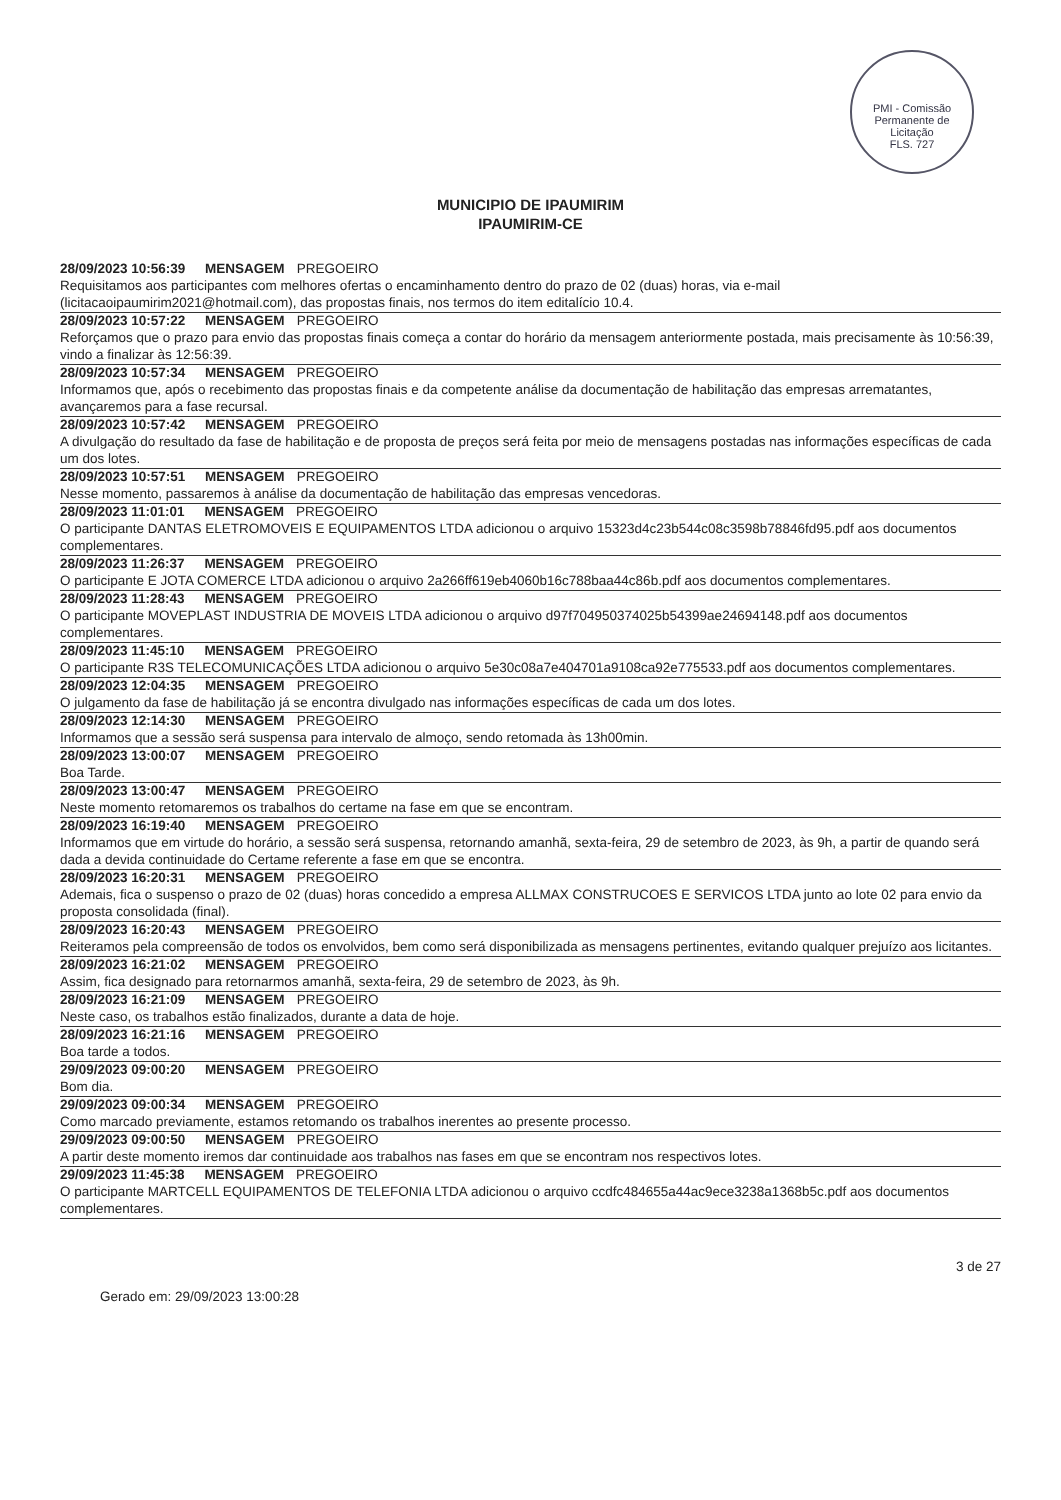PMI - Comissão Permanente de Licitação
FLS. 727
MUNICIPIO DE IPAUMIRIM
IPAUMIRIM-CE
28/09/2023 10:56:39 MENSAGEM PREGOEIRO
Requisitamos aos participantes com melhores ofertas o encaminhamento dentro do prazo de 02 (duas) horas, via e-mail (licitacaoipaumirim2021@hotmail.com), das propostas finais, nos termos do item editalício 10.4.
28/09/2023 10:57:22 MENSAGEM PREGOEIRO
Reforçamos que o prazo para envio das propostas finais começa a contar do horário da mensagem anteriormente postada, mais precisamente às 10:56:39, vindo a finalizar às 12:56:39.
28/09/2023 10:57:34 MENSAGEM PREGOEIRO
Informamos que, após o recebimento das propostas finais e da competente análise da documentação de habilitação das empresas arrematantes, avançaremos para a fase recursal.
28/09/2023 10:57:42 MENSAGEM PREGOEIRO
A divulgação do resultado da fase de habilitação e de proposta de preços será feita por meio de mensagens postadas nas informações específicas de cada um dos lotes.
28/09/2023 10:57:51 MENSAGEM PREGOEIRO
Nesse momento, passaremos à análise da documentação de habilitação das empresas vencedoras.
28/09/2023 11:01:01 MENSAGEM PREGOEIRO
O participante DANTAS ELETROMOVEIS E EQUIPAMENTOS LTDA adicionou o arquivo 15323d4c23b544c08c3598b78846fd95.pdf aos documentos complementares.
28/09/2023 11:26:37 MENSAGEM PREGOEIRO
O participante E JOTA COMERCE LTDA adicionou o arquivo 2a266ff619eb4060b16c788baa44c86b.pdf aos documentos complementares.
28/09/2023 11:28:43 MENSAGEM PREGOEIRO
O participante MOVEPLAST INDUSTRIA DE MOVEIS LTDA adicionou o arquivo d97f704950374025b54399ae24694148.pdf aos documentos complementares.
28/09/2023 11:45:10 MENSAGEM PREGOEIRO
O participante R3S TELECOMUNICAÇÕES LTDA adicionou o arquivo 5e30c08a7e404701a9108ca92e775533.pdf aos documentos complementares.
28/09/2023 12:04:35 MENSAGEM PREGOEIRO
O julgamento da fase de habilitação já se encontra divulgado nas informações específicas de cada um dos lotes.
28/09/2023 12:14:30 MENSAGEM PREGOEIRO
Informamos que a sessão será suspensa para intervalo de almoço, sendo retomada às 13h00min.
28/09/2023 13:00:07 MENSAGEM PREGOEIRO
Boa Tarde.
28/09/2023 13:00:47 MENSAGEM PREGOEIRO
Neste momento retomaremos os trabalhos do certame na fase em que se encontram.
28/09/2023 16:19:40 MENSAGEM PREGOEIRO
Informamos que em virtude do horário, a sessão será suspensa, retornando amanhã, sexta-feira, 29 de setembro de 2023, às 9h, a partir de quando será dada a devida continuidade do Certame referente a fase em que se encontra.
28/09/2023 16:20:31 MENSAGEM PREGOEIRO
Ademais, fica o suspenso o prazo de 02 (duas) horas concedido a empresa ALLMAX CONSTRUCOES E SERVICOS LTDA junto ao lote 02 para envio da proposta consolidada (final).
28/09/2023 16:20:43 MENSAGEM PREGOEIRO
Reiteramos pela compreensão de todos os envolvidos, bem como será disponibilizada as mensagens pertinentes, evitando qualquer prejuízo aos licitantes.
28/09/2023 16:21:02 MENSAGEM PREGOEIRO
Assim, fica designado para retornarmos amanhã, sexta-feira, 29 de setembro de 2023, às 9h.
28/09/2023 16:21:09 MENSAGEM PREGOEIRO
Neste caso, os trabalhos estão finalizados, durante a data de hoje.
28/09/2023 16:21:16 MENSAGEM PREGOEIRO
Boa tarde a todos.
29/09/2023 09:00:20 MENSAGEM PREGOEIRO
Bom dia.
29/09/2023 09:00:34 MENSAGEM PREGOEIRO
Como marcado previamente, estamos retomando os trabalhos inerentes ao presente processo.
29/09/2023 09:00:50 MENSAGEM PREGOEIRO
A partir deste momento iremos dar continuidade aos trabalhos nas fases em que se encontram nos respectivos lotes.
29/09/2023 11:45:38 MENSAGEM PREGOEIRO
O participante MARTCELL EQUIPAMENTOS DE TELEFONIA LTDA adicionou o arquivo ccdfc484655a44ac9ece3238a1368b5c.pdf aos documentos complementares.
Gerado em: 29/09/2023 13:00:28 3 de 27